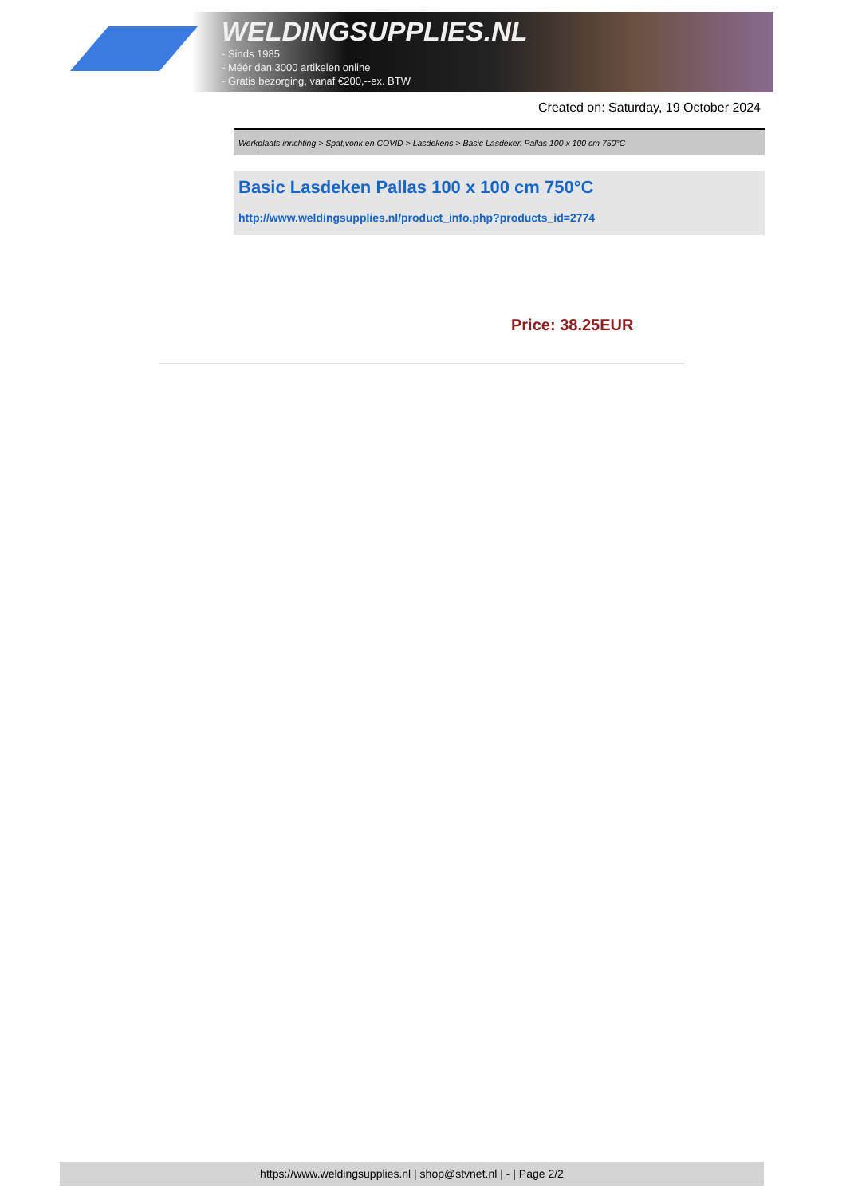WELDINGSUPPLIES.NL
- Sinds 1985
- Méér dan 3000 artikelen online
- Gratis bezorging, vanaf €200,--ex. BTW
Created on: Saturday, 19 October 2024
Werkplaats inrichting > Spat,vonk en COVID > Lasdekens > Basic Lasdeken Pallas 100 x 100 cm 750°C
Basic Lasdeken Pallas 100 x 100 cm 750°C
http://www.weldingsupplies.nl/product_info.php?products_id=2774
Price: 38.25EUR
https://www.weldingsupplies.nl | shop@stvnet.nl | - | Page 2/2